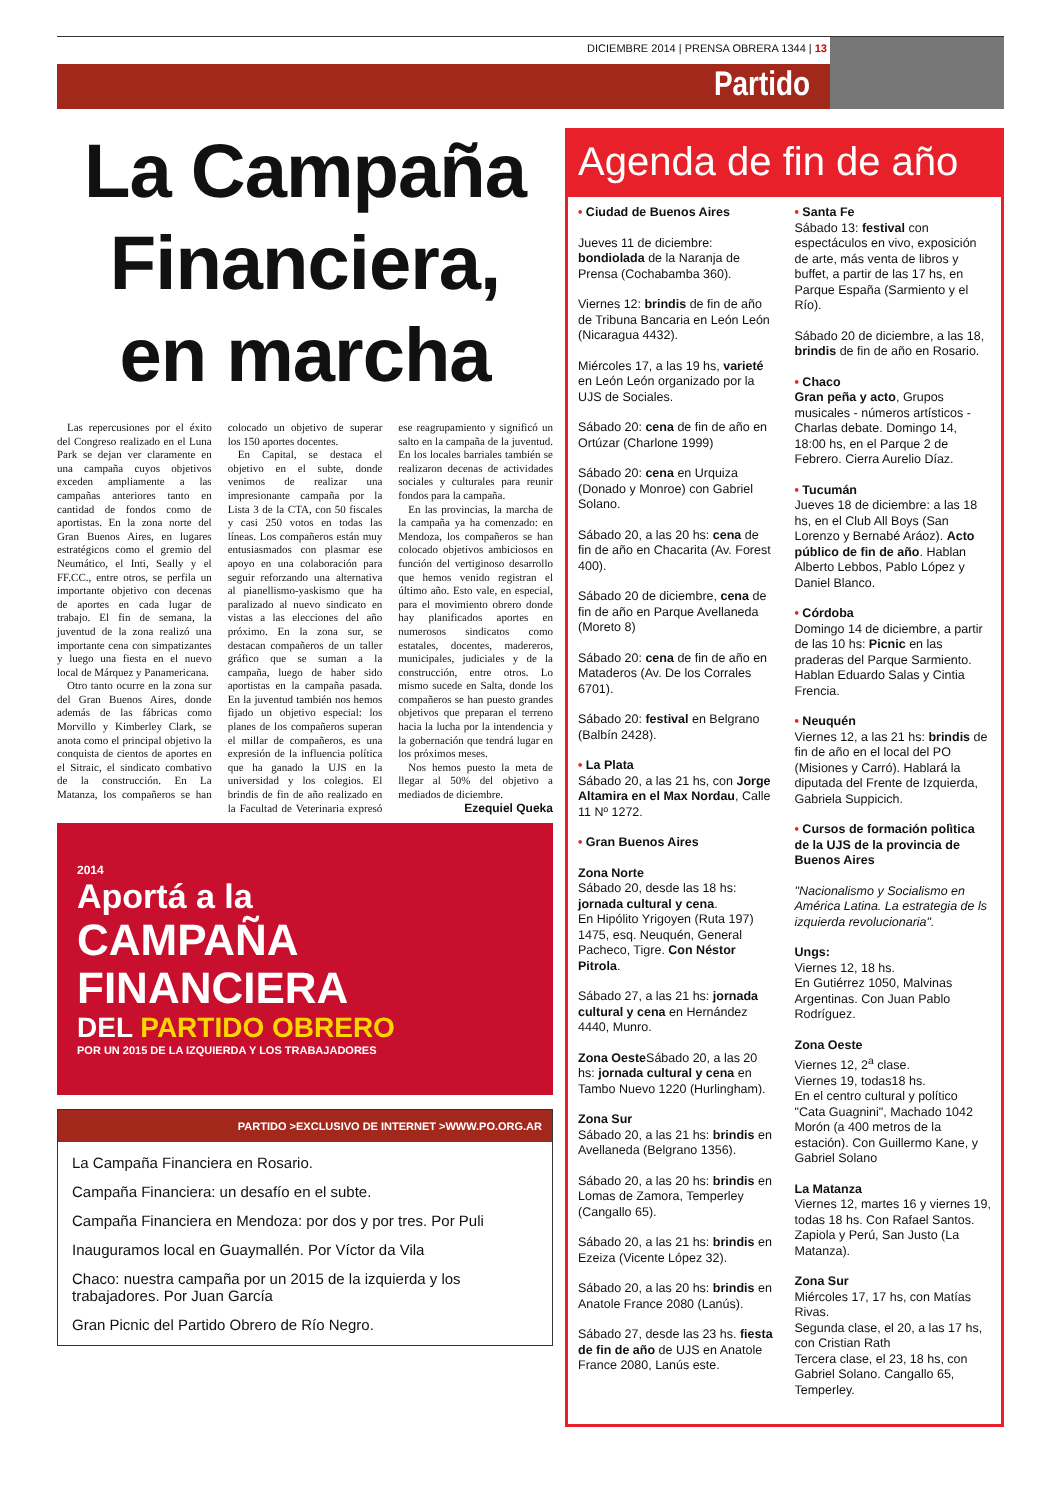DICIEMBRE 2014 | PRENSA OBRERA 1344 | 13
Partido
La Campaña Financiera, en marcha
Las repercusiones por el éxito del Congreso realizado en el Luna Park se dejan ver claramente en una campaña cuyos objetivos exceden ampliamente a las campañas anteriores tanto en cantidad de fondos como de aportistas. En la zona norte del Gran Buenos Aires, en lugares estratégicos como el gremio del Neumático, el Inti, Seally y el FF.CC., entre otros, se perfila un importante objetivo con decenas de aportes en cada lugar de trabajo. El fin de semana, la juventud de la zona realizó una importante cena con simpatizantes y luego una fiesta en el nuevo local de Márquez y Panamericana.
Otro tanto ocurre en la zona sur del Gran Buenos Aires, donde además de las fábricas como Morvillo y Kimberley Clark, se anota como el principal objetivo la conquista de cientos de aportes en el Sitraic, el sindicato combativo de la construcción. En La Matanza, los compañeros se han colocado un objetivo de superar los 150 aportes docentes.
En Capital, se destaca el objetivo en el subte, donde venimos de realizar una impresionante campaña por la Lista 3 de la CTA, con 50 fiscales y casi 250 votos en todas las líneas. Los compañeros están muy entusiasmados con plasmar ese apoyo en una colaboración para seguir reforzando una alternativa al pianellismo-yaskismo que ha paralizado al nuevo sindicato en vistas a las elecciones del año próximo. En la zona sur, se destacan compañeros de un taller gráfico que se suman a la campaña, luego de haber sido aportistas en la campaña pasada. En la juventud también nos hemos fijado un objetivo especial: los planes de los compañeros superan el millar de compañeros, es una expresión de la influencia política que ha ganado la UJS en la universidad y los colegios. El brindis de fin de año realizado en la Facultad de Veterinaria expresó ese reagrupamiento y significó un salto en la campaña de la juventud. En los locales barriales también se realizaron decenas de actividades sociales y culturales para reunir fondos para la campaña.
En las provincias, la marcha de la campaña ya ha comenzado: en Mendoza, los compañeros se han colocado objetivos ambiciosos en función del vertiginoso desarrollo que hemos venido registran el último año. Esto vale, en especial, para el movimiento obrero donde hay planificados aportes en numerosos sindicatos como estatales, docentes, madereros, municipales, judiciales y de la construcción, entre otros. Lo mismo sucede en Salta, donde los compañeros se han puesto grandes objetivos que preparan el terreno hacia la lucha por la intendencia y la gobernación que tendrá lugar en los próximos meses.
Nos hemos puesto la meta de llegar al 50% del objetivo a mediados de diciembre.
Ezequiel Queka
2014
Aportá a la
CAMPAÑA
FINANCIERA
DEL PARTIDO OBRERO
POR UN 2015 DE LA IZQUIERDA Y LOS TRABAJADORES
PARTIDO >EXCLUSIVO DE INTERNET >WWW.PO.ORG.AR
La Campaña Financiera en Rosario.
Campaña Financiera: un desafío en el subte.
Campaña Financiera en Mendoza: por dos y por tres. Por Puli
Inauguramos local en Guaymallén. Por Víctor da Vila
Chaco: nuestra campaña por un 2015 de la izquierda y los trabajadores. Por Juan García
Gran Picnic del Partido Obrero de Río Negro.
Agenda de fin de año
• Ciudad de Buenos Aires
Jueves 11 de diciembre: bondiolada de la Naranja de Prensa (Cochabamba 360).
Viernes 12: brindis de fin de año de Tribuna Bancaria en León León (Nicaragua 4432).
Miércoles 17, a las 19 hs, varieté en León León organizado por la UJS de Sociales.
Sábado 20: cena de fin de año en Ortúzar (Charlone 1999)
Sábado 20: cena en Urquiza (Donado y Monroe) con Gabriel Solano.
Sábado 20, a las 20 hs: cena de fin de año en Chacarita (Av. Forest 400).
Sábado 20 de diciembre, cena de fin de año en Parque Avellaneda (Moreto 8)
Sábado 20: cena de fin de año en Mataderos (Av. De los Corrales 6701).
Sábado 20: festival en Belgrano (Balbín 2428).
• La Plata
Sábado 20, a las 21 hs, con Jorge Altamira en el Max Nordau, Calle 11 Nº 1272.
• Gran Buenos Aires
Zona Norte
Sábado 20, desde las 18 hs: jornada cultural y cena.
En Hipólito Yrigoyen (Ruta 197) 1475, esq. Neuquén, General Pacheco, Tigre. Con Néstor Pitrola.
Sábado 27, a las 21 hs: jornada cultural y cena en Hernández 4440, Munro.
Zona Oeste Sábado 20, a las 20 hs: jornada cultural y cena en Tambo Nuevo 1220 (Hurlingham).
Zona Sur
Sábado 20, a las 21 hs: brindis en Avellaneda (Belgrano 1356).
Sábado 20, a las 20 hs: brindis en Lomas de Zamora, Temperley (Cangallo 65).
Sábado 20, a las 21 hs: brindis en Ezeiza (Vicente López 32).
Sábado 20, a las 20 hs: brindis en Anatole France 2080 (Lanús).
Sábado 27, desde las 23 hs. fiesta de fin de año de UJS en Anatole France 2080, Lanús este.
• Santa Fe
Sábado 13: festival con espectáculos en vivo, exposición de arte, más venta de libros y buffet, a partir de las 17 hs, en Parque España (Sarmiento y el Río).
Sábado 20 de diciembre, a las 18, brindis de fin de año en Rosario.
• Chaco
Gran peña y acto, Grupos musicales - números artísticos - Charlas debate. Domingo 14, 18:00 hs, en el Parque 2 de Febrero. Cierra Aurelio Díaz.
• Tucumán
Jueves 18 de diciembre: a las 18 hs, en el Club All Boys (San Lorenzo y Bernabé Aráoz). Acto público de fin de año. Hablan Alberto Lebbos, Pablo López y Daniel Blanco.
• Córdoba
Domingo 14 de diciembre, a partir de las 10 hs: Picnic en las praderas del Parque Sarmiento. Hablan Eduardo Salas y Cintia Frencia.
• Neuquén
Viernes 12, a las 21 hs: brindis de fin de año en el local del PO (Misiones y Carró). Hablará la diputada del Frente de Izquierda, Gabriela Suppicich.
• Cursos de formación polìtica de la UJS de la provincia de Buenos Aires
"Nacionalismo y Socialismo en América Latina. La estrategia de ls izquierda revolucionaria".
Ungs:
Viernes 12, 18 hs.
En Gutiérrez 1050, Malvinas Argentinas. Con Juan Pablo Rodríguez.
Zona Oeste
Viernes 12, 2<sup>a</sup> clase.
Viernes 19, todas18 hs.
En el centro cultural y político "Cata Guagnini", Machado 1042 Morón (a 400 metros de la estación). Con Guillermo Kane, y Gabriel Solano
La Matanza
Viernes 12, martes 16 y viernes 19, todas 18 hs. Con Rafael Santos. Zapiola y Perú, San Justo (La Matanza).
Zona Sur
Miércoles 17, 17 hs, con Matías Rivas.
Segunda clase, el 20, a las 17 hs, con Cristian Rath
Tercera clase, el 23, 18 hs, con Gabriel Solano. Cangallo 65, Temperley.